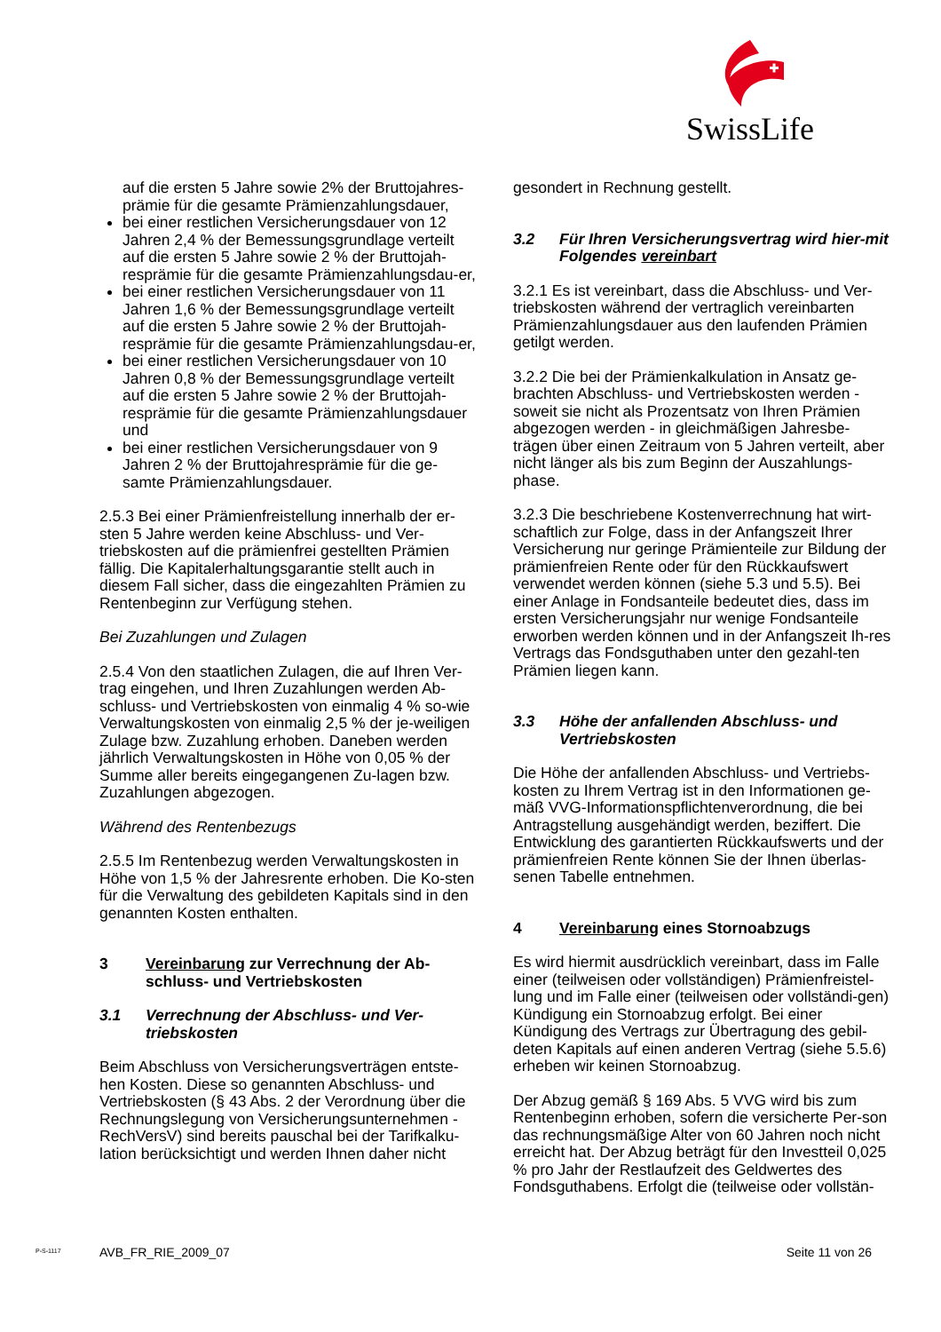SwissLife
auf die ersten 5 Jahre sowie 2% der Bruttojahres-prämie für die gesamte Prämienzahlungsdauer,
bei einer restlichen Versicherungsdauer von 12 Jahren 2,4 % der Bemessungsgrundlage verteilt auf die ersten 5 Jahre sowie 2 % der Bruttojah-resprämie für die gesamte Prämienzahlungsdau-er,
bei einer restlichen Versicherungsdauer von 11 Jahren 1,6 % der Bemessungsgrundlage verteilt auf die ersten 5 Jahre sowie 2 % der Bruttojah-resprämie für die gesamte Prämienzahlungsdau-er,
bei einer restlichen Versicherungsdauer von 10 Jahren 0,8 % der Bemessungsgrundlage verteilt auf die ersten 5 Jahre sowie 2 % der Bruttojah-resprämie für die gesamte Prämienzahlungsdauer und
bei einer restlichen Versicherungsdauer von 9 Jahren 2 % der Bruttojahresprämie für die ge-samte Prämienzahlungsdauer.
2.5.3 Bei einer Prämienfreistellung innerhalb der er-sten 5 Jahre werden keine Abschluss- und Ver-triebskosten auf die prämienfrei gestellten Prämien fällig. Die Kapitalerhaltungsgarantie stellt auch in diesem Fall sicher, dass die eingezahlten Prämien zu Rentenbeginn zur Verfügung stehen.
Bei Zuzahlungen und Zulagen
2.5.4 Von den staatlichen Zulagen, die auf Ihren Ver-trag eingehen, und Ihren Zuzahlungen werden Ab-schluss- und Vertriebskosten von einmalig 4 % so-wie Verwaltungskosten von einmalig 2,5 % der je-weiligen Zulage bzw. Zuzahlung erhoben. Daneben werden jährlich Verwaltungskosten in Höhe von 0,05 % der Summe aller bereits eingegangenen Zu-lagen bzw. Zuzahlungen abgezogen.
Während des Rentenbezugs
2.5.5 Im Rentenbezug werden Verwaltungskosten in Höhe von 1,5 % der Jahresrente erhoben. Die Ko-sten für die Verwaltung des gebildeten Kapitals sind in den genannten Kosten enthalten.
3 Vereinbarung zur Verrechnung der Ab-schluss- und Vertriebskosten
3.1 Verrechnung der Abschluss- und Ver-triebskosten
Beim Abschluss von Versicherungsverträgen entste-hen Kosten. Diese so genannten Abschluss- und Vertriebskosten (§ 43 Abs. 2 der Verordnung über die Rechnungslegung von Versicherungsunternehmen - RechVersV) sind bereits pauschal bei der Tarifkalku-lation berücksichtigt und werden Ihnen daher nicht
gesondert in Rechnung gestellt.
3.2 Für Ihren Versicherungsvertrag wird hier-mit Folgendes vereinbart
3.2.1 Es ist vereinbart, dass die Abschluss- und Ver-triebskosten während der vertraglich vereinbarten Prämienzahlungsdauer aus den laufenden Prämien getilgt werden.
3.2.2 Die bei der Prämienkalkulation in Ansatz ge-brachten Abschluss- und Vertriebskosten werden - soweit sie nicht als Prozentsatz von Ihren Prämien abgezogen werden - in gleichmäßigen Jahresbe-trägen über einen Zeitraum von 5 Jahren verteilt, aber nicht länger als bis zum Beginn der Auszahlungs-phase.
3.2.3 Die beschriebene Kostenverrechnung hat wirt-schaftlich zur Folge, dass in der Anfangszeit Ihrer Versicherung nur geringe Prämienteile zur Bildung der prämienfreien Rente oder für den Rückkaufswert verwendet werden können (siehe 5.3 und 5.5). Bei einer Anlage in Fondsanteile bedeutet dies, dass im ersten Versicherungsjahr nur wenige Fondsanteile erworben werden können und in der Anfangszeit Ih-res Vertrags das Fondsguthaben unter den gezahl-ten Prämien liegen kann.
3.3 Höhe der anfallenden Abschluss- und Vertriebskosten
Die Höhe der anfallenden Abschluss- und Vertriebs-kosten zu Ihrem Vertrag ist in den Informationen ge-mäß VVG-Informationspflichtenverordnung, die bei Antragstellung ausgehändigt werden, beziffert. Die Entwicklung des garantierten Rückkaufswerts und der prämienfreien Rente können Sie der Ihnen überlas-senen Tabelle entnehmen.
4 Vereinbarung eines Stornoabzugs
Es wird hiermit ausdrücklich vereinbart, dass im Falle einer (teilweisen oder vollständigen) Prämienfreistel-lung und im Falle einer (teilweisen oder vollständi-gen) Kündigung ein Stornoabzug erfolgt. Bei einer Kündigung des Vertrags zur Übertragung des gebil-deten Kapitals auf einen anderen Vertrag (siehe 5.5.6) erheben wir keinen Stornoabzug.
Der Abzug gemäß § 169 Abs. 5 VVG wird bis zum Rentenbeginn erhoben, sofern die versicherte Per-son das rechnungsmäßige Alter von 60 Jahren noch nicht erreicht hat. Der Abzug beträgt für den Investteil 0,025 % pro Jahr der Restlaufzeit des Geldwertes des Fondsguthabens. Erfolgt die (teilweise oder vollstän-
P-S-1117 AVB_FR_RIE_2009_07 Seite 11 von 26